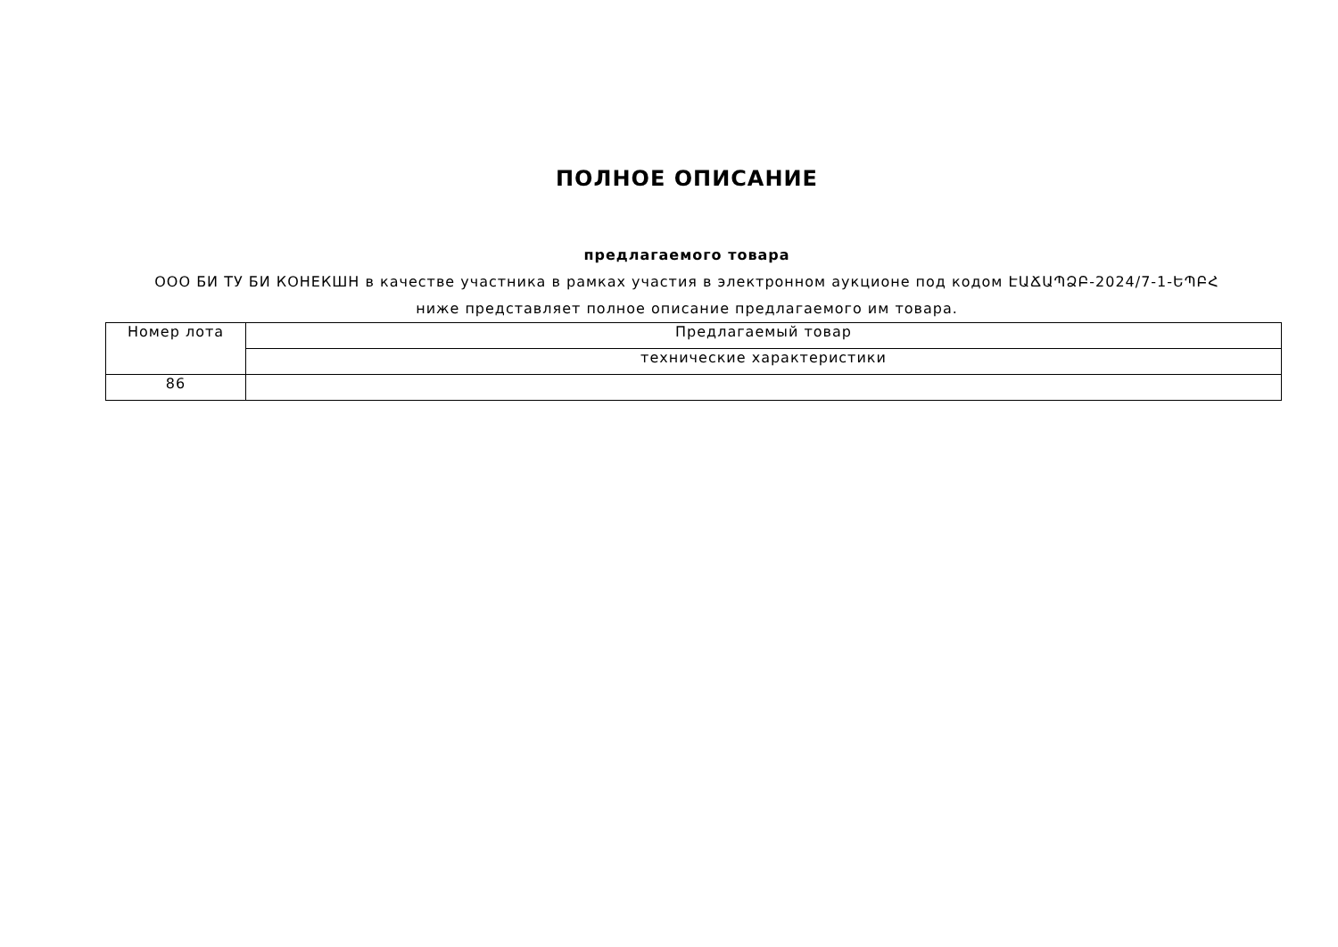ПОЛНОЕ ОПИСАНИЕ
предлагаемого товара
ООО БИ ТУ БИ КОНЕКШН в качестве участника в рамках участия в электронном аукционе под кодом ԷԱՃԱՊՁԲ-2024/7-1-ԵՊԲՀ
ниже представляет полное описание предлагаемого им товара.
| Номер лота | Предлагаемый товар |
| | технические характеристики |
| 86 | |